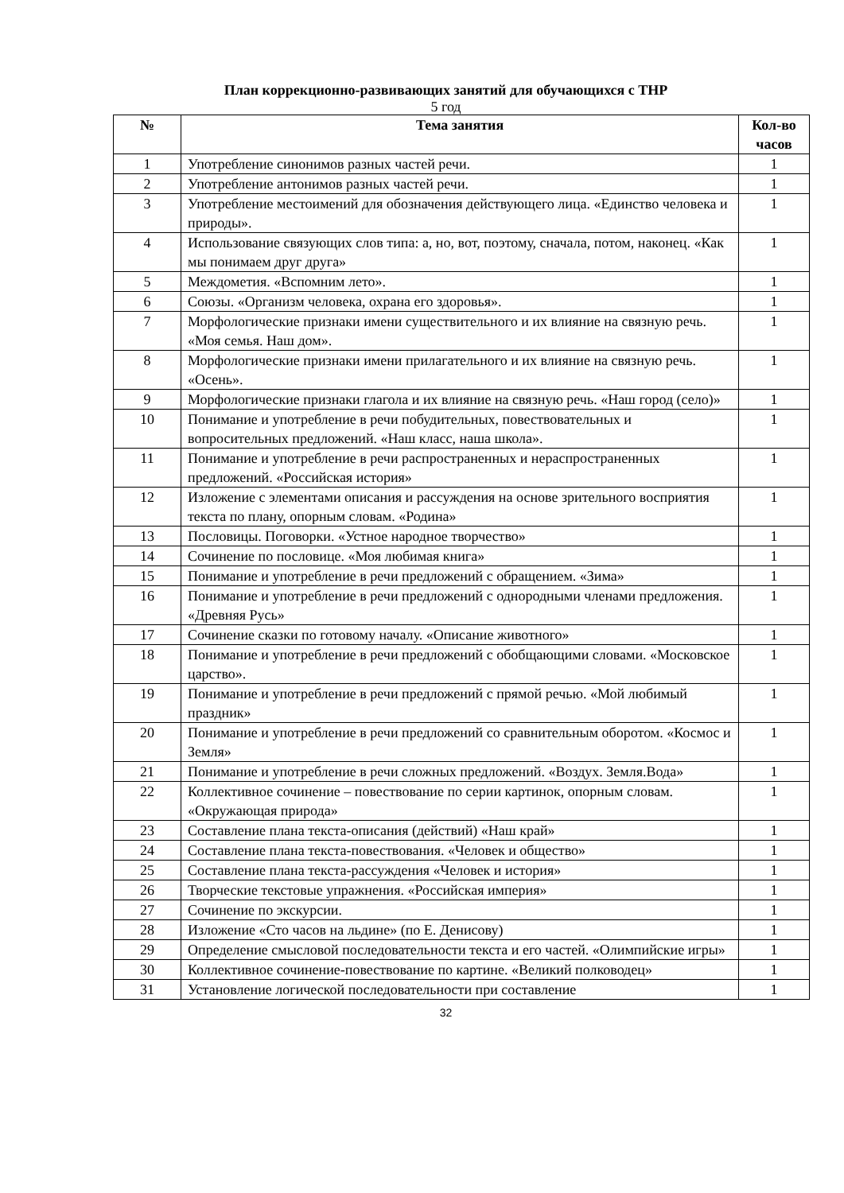План коррекционно-развивающих занятий для обучающихся с ТНР
5 год
| № | Тема занятия | Кол-во часов |
| --- | --- | --- |
| 1 | Употребление синонимов разных частей речи. | 1 |
| 2 | Употребление антонимов разных частей речи. | 1 |
| 3 | Употребление местоимений для обозначения действующего лица. «Единство человека и природы». | 1 |
| 4 | Использование связующих слов типа: а, но, вот, поэтому, сначала, потом, наконец. «Как мы понимаем друг друга» | 1 |
| 5 | Междометия. «Вспомним лето». | 1 |
| 6 | Союзы. «Организм человека, охрана его здоровья». | 1 |
| 7 | Морфологические признаки имени существительного и их влияние на связную речь. «Моя семья. Наш дом». | 1 |
| 8 | Морфологические признаки имени прилагательного и их влияние на связную речь. «Осень». | 1 |
| 9 | Морфологические признаки глагола и их влияние на связную речь. «Наш город (село)» | 1 |
| 10 | Понимание и употребление в речи побудительных, повествовательных и вопросительных предложений. «Наш класс, наша школа». | 1 |
| 11 | Понимание и употребление в речи распространенных и нераспространенных предложений. «Российская история» | 1 |
| 12 | Изложение с элементами описания и рассуждения на основе зрительного восприятия текста по плану, опорным словам. «Родина» | 1 |
| 13 | Пословицы. Поговорки. «Устное народное творчество» | 1 |
| 14 | Сочинение по пословице. «Моя любимая книга» | 1 |
| 15 | Понимание и употребление в речи предложений с обращением. «Зима» | 1 |
| 16 | Понимание и употребление в речи предложений с однородными членами предложения. «Древняя Русь» | 1 |
| 17 | Сочинение сказки по готовому началу. «Описание животного» | 1 |
| 18 | Понимание и употребление в речи предложений с обобщающими словами. «Московское царство». | 1 |
| 19 | Понимание и употребление в речи предложений с прямой речью. «Мой любимый праздник» | 1 |
| 20 | Понимание и употребление в речи предложений со сравнительным оборотом. «Космос и Земля» | 1 |
| 21 | Понимание и употребление в речи сложных предложений. «Воздух. Земля.Вода» | 1 |
| 22 | Коллективное сочинение – повествование по серии картинок, опорным словам. «Окружающая природа» | 1 |
| 23 | Составление плана текста-описания (действий) «Наш край» | 1 |
| 24 | Составление плана текста-повествования. «Человек и общество» | 1 |
| 25 | Составление плана текста-рассуждения «Человек и история» | 1 |
| 26 | Творческие текстовые упражнения. «Российская империя» | 1 |
| 27 | Сочинение по экскурсии. | 1 |
| 28 | Изложение «Сто часов на льдине» (по Е. Денисову) | 1 |
| 29 | Определение смысловой последовательности текста и его частей. «Олимпийские игры» | 1 |
| 30 | Коллективное сочинение-повествование по картине. «Великий полководец» | 1 |
| 31 | Установление логической последовательности при составление | 1 |
32